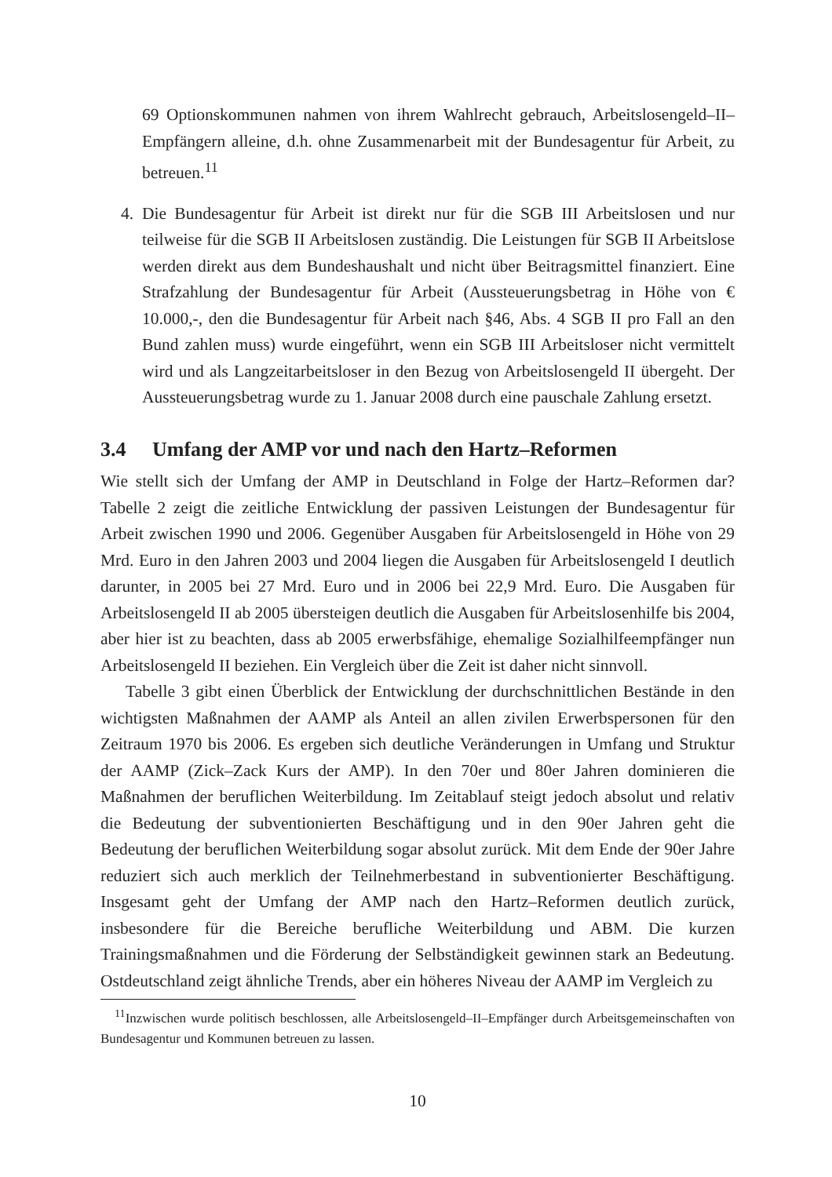69 Optionskommunen nahmen von ihrem Wahlrecht gebrauch, Arbeitslosengeld–II–Empfängern alleine, d.h. ohne Zusammenarbeit mit der Bundesagentur für Arbeit, zu betreuen.<sup>11</sup>
4. Die Bundesagentur für Arbeit ist direkt nur für die SGB III Arbeitslosen und nur teilweise für die SGB II Arbeitslosen zuständig. Die Leistungen für SGB II Arbeitslose werden direkt aus dem Bundeshaushalt und nicht über Beitragsmittel finanziert. Eine Strafzahlung der Bundesagentur für Arbeit (Aussteuerungsbetrag in Höhe von € 10.000,-, den die Bundesagentur für Arbeit nach §46, Abs. 4 SGB II pro Fall an den Bund zahlen muss) wurde eingeführt, wenn ein SGB III Arbeitsloser nicht vermittelt wird und als Langzeitarbeitsloser in den Bezug von Arbeitslosengeld II übergeht. Der Aussteuerungsbetrag wurde zu 1. Januar 2008 durch eine pauschale Zahlung ersetzt.
3.4 Umfang der AMP vor und nach den Hartz–Reformen
Wie stellt sich der Umfang der AMP in Deutschland in Folge der Hartz–Reformen dar? Tabelle 2 zeigt die zeitliche Entwicklung der passiven Leistungen der Bundesagentur für Arbeit zwischen 1990 und 2006. Gegenüber Ausgaben für Arbeitslosengeld in Höhe von 29 Mrd. Euro in den Jahren 2003 und 2004 liegen die Ausgaben für Arbeitslosengeld I deutlich darunter, in 2005 bei 27 Mrd. Euro und in 2006 bei 22,9 Mrd. Euro. Die Ausgaben für Arbeitslosengeld II ab 2005 übersteigen deutlich die Ausgaben für Arbeitslosenhilfe bis 2004, aber hier ist zu beachten, dass ab 2005 erwerbsfähige, ehemalige Sozialhilfeempfänger nun Arbeitslosengeld II beziehen. Ein Vergleich über die Zeit ist daher nicht sinnvoll.
Tabelle 3 gibt einen Überblick der Entwicklung der durchschnittlichen Bestände in den wichtigsten Maßnahmen der AAMP als Anteil an allen zivilen Erwerbspersonen für den Zeitraum 1970 bis 2006. Es ergeben sich deutliche Veränderungen in Umfang und Struktur der AAMP (Zick–Zack Kurs der AMP). In den 70er und 80er Jahren dominieren die Maßnahmen der beruflichen Weiterbildung. Im Zeitablauf steigt jedoch absolut und relativ die Bedeutung der subventionierten Beschäftigung und in den 90er Jahren geht die Bedeutung der beruflichen Weiterbildung sogar absolut zurück. Mit dem Ende der 90er Jahre reduziert sich auch merklich der Teilnehmerbestand in subventionierter Beschäftigung. Insgesamt geht der Umfang der AMP nach den Hartz–Reformen deutlich zurück, insbesondere für die Bereiche berufliche Weiterbildung und ABM. Die kurzen Trainingsmaßnahmen und die Förderung der Selbständigkeit gewinnen stark an Bedeutung. Ostdeutschland zeigt ähnliche Trends, aber ein höheres Niveau der AAMP im Vergleich zu
<sup>11</sup> Inzwischen wurde politisch beschlossen, alle Arbeitslosengeld–II–Empfänger durch Arbeitsgemeinschaften von Bundesagentur und Kommunen betreuen zu lassen.
10